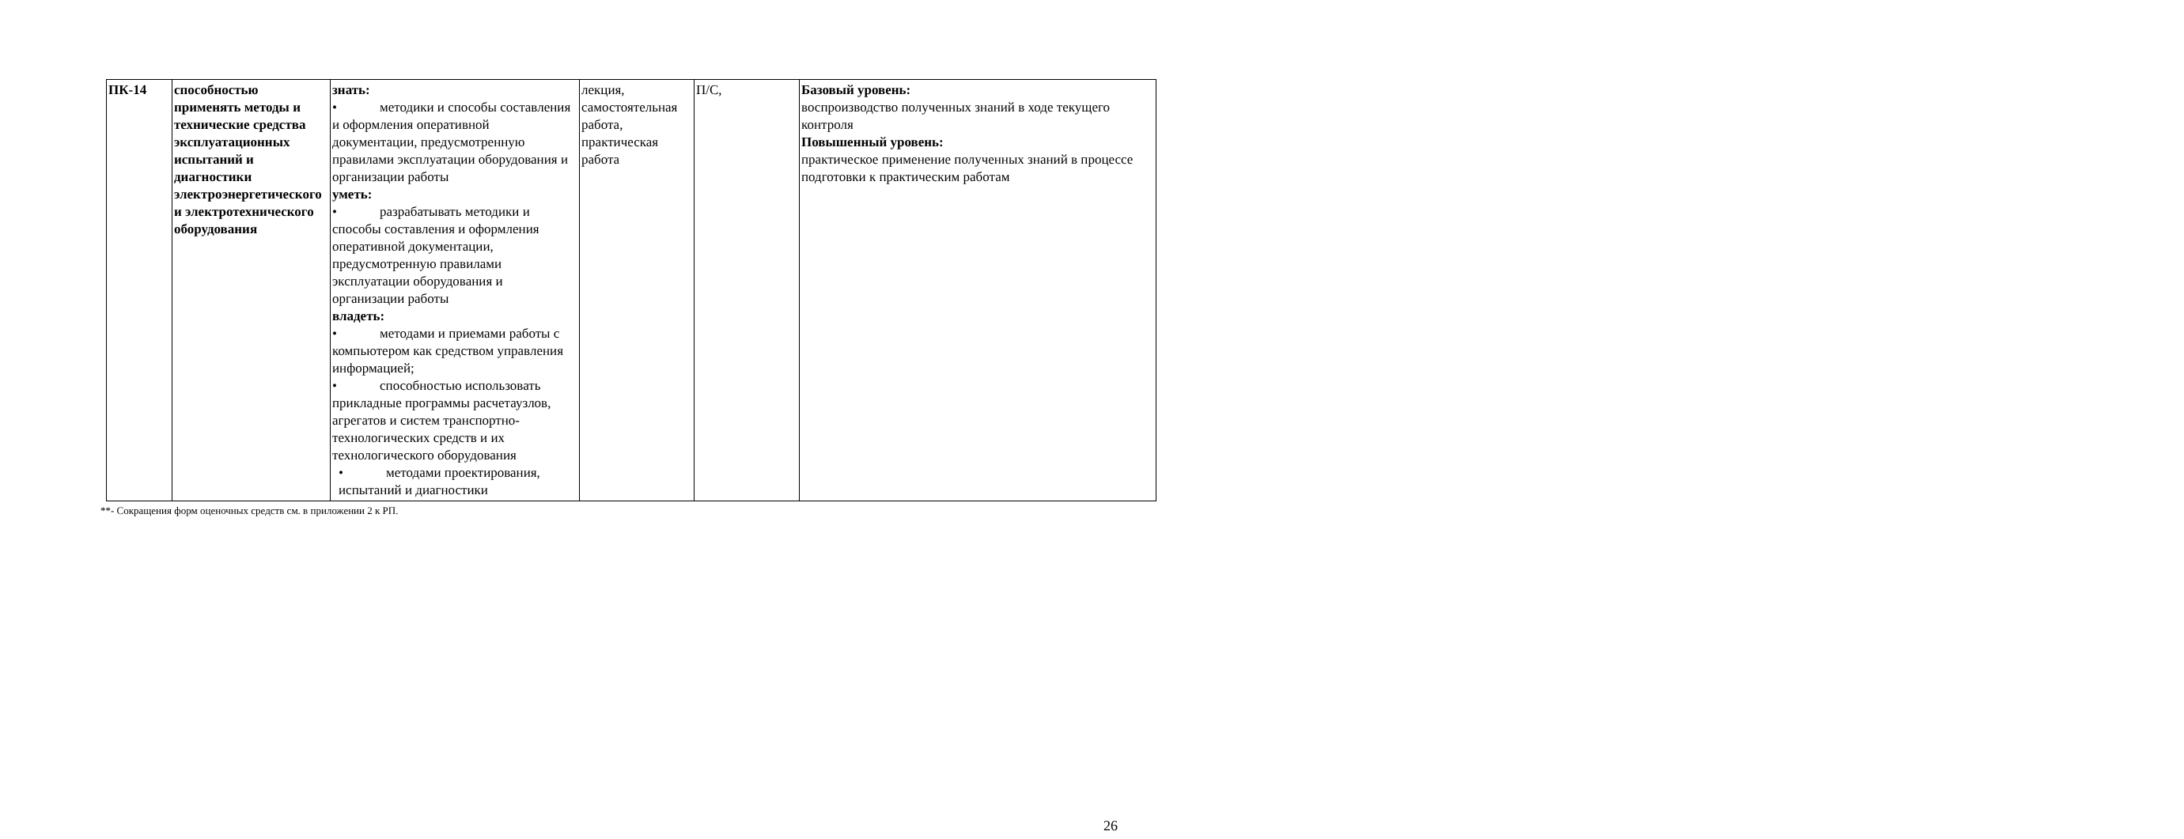| ПК-14 | способностью применять методы и технические средства эксплуатационных испытаний и диагностики электроэнергетического и электротехнического оборудования | знать: • методики и способы составления и оформления оперативной документации, предусмотренную правилами эксплуатации оборудования и организации работы уметь: • разрабатывать методики и способы составления и оформления оперативной документации, предусмотренную правилами эксплуатации оборудования и организации работы владеть: • методами и приемами работы с компьютером как средством управления информацией; • способностью использовать прикладные программы расчетаузлов, агрегатов и систем транспортно-технологических средств и их технологического оборудования • методами проектирования, испытаний и диагностики | лекция, самостоятельная работа, практическая работа | П/С, | Базовый уровень: воспроизводство полученных знаний в ходе текущего контроля Повышенный уровень: практическое применение полученных знаний в процессе подготовки к практическим работам |
**- Сокращения форм оценочных средств см. в приложении 2 к РП.
26